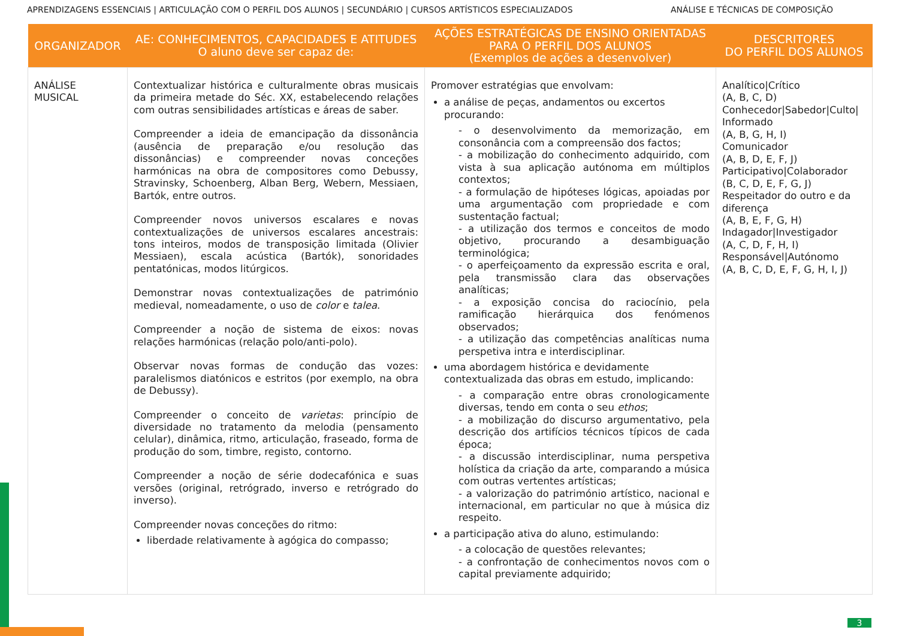APRENDIZAGENS ESSENCIAIS | ARTICULAÇÃO COM O PERFIL DOS ALUNOS | SECUNDÁRIO | CURSOS ARTÍSTICOS ESPECIALIZADOS ANÁLISE E TÉCNICAS DE COMPOSIÇÃO
| ORGANIZADOR | AE: CONHECIMENTOS, CAPACIDADES E ATITUDES O aluno deve ser capaz de: | AÇÕES ESTRATÉGICAS DE ENSINO ORIENTADAS PARA O PERFIL DOS ALUNOS (Exemplos de ações a desenvolver) | DESCRITORES DO PERFIL DOS ALUNOS |
| --- | --- | --- | --- |
| ANÁLISE MUSICAL | Contextualizar histórica e culturalmente obras musicais da primeira metade do Séc. XX, estabelecendo relações com outras sensibilidades artísticas e áreas de saber. Compreender a ideia de emancipação da dissonância (ausência de preparação e/ou resolução das dissonâncias) e compreender novas conceções harmónicas na obra de compositores como Debussy, Stravinsky, Schoenberg, Alban Berg, Webern, Messiaen, Bartók, entre outros. Compreender novos universos escalares e novas contextualizações de universos escalares ancestrais: tons inteiros, modos de transposição limitada (Olivier Messiaen), escala acústica (Bartók), sonoridades pentatónicas, modos litúrgicos. Demonstrar novas contextualizações de património medieval, nomeadamente, o uso de color e talea . Compreender a noção de sistema de eixos: novas relações harmónicas (relação polo/anti-polo). Observar novas formas de condução das vozes: paralelismos diatónicos e estritos (por exemplo, na obra de Debussy). Compreender o conceito de varietas : princípio de diversidade no tratamento da melodia (pensamento celular), dinâmica, ritmo, articulação, fraseado, forma de produção do som, timbre, registo, contorno. Compreender a noção de série dodecafónica e suas versões (original, retrógrado, inverso e retrógrado do inverso). Compreender novas conceções do ritmo: liberdade relativamente à agógica do compasso; | Promover estratégias que envolvam: a análise de peças, andamentos ou excertos procurando: - o desenvolvimento da memorização, em consonância com a compreensão dos factos; - a mobilização do conhecimento adquirido, com vista à sua aplicação autónoma em múltiplos contextos; - a formulação de hipóteses lógicas, apoiadas por uma argumentação com propriedade e com sustentação factual; - a utilização dos termos e conceitos de modo objetivo, procurando a desambiguação terminológica; - o aperfeiçoamento da expressão escrita e oral, pela transmissão clara das observações analíticas; - a exposição concisa do raciocínio, pela ramificação hierárquica dos fenómenos observados; - a utilização das competências analíticas numa perspetiva intra e interdisciplinar. uma abordagem histórica e devidamente contextualizada das obras em estudo, implicando: - a comparação entre obras cronologicamente diversas, tendo em conta o seu ethos ; - a mobilização do discurso argumentativo, pela descrição dos artifícios técnicos típicos de cada época; - a discussão interdisciplinar, numa perspetiva holística da criação da arte, comparando a música com outras vertentes artísticas; - a valorização do património artístico, nacional e internacional, em particular no que à música diz respeito. a participação ativa do aluno, estimulando: - a colocação de questões relevantes; - a confrontação de conhecimentos novos com o capital previamente adquirido; | Analítico/Crítico (A, B, C, D) Conhecedor/Sabedor/Culto/ Informado (A, B, G, H, I) Comunicador (A, B, D, E, F, J) Participativo/Colaborador (B, C, D, E, F, G, J) Respeitador do outro e da diferença (A, B, E, F, G, H) Indagador/Investigador (A, C, D, F, H, I) Responsável/Autónomo (A, B, C, D, E, F, G, H, I, J) |
3